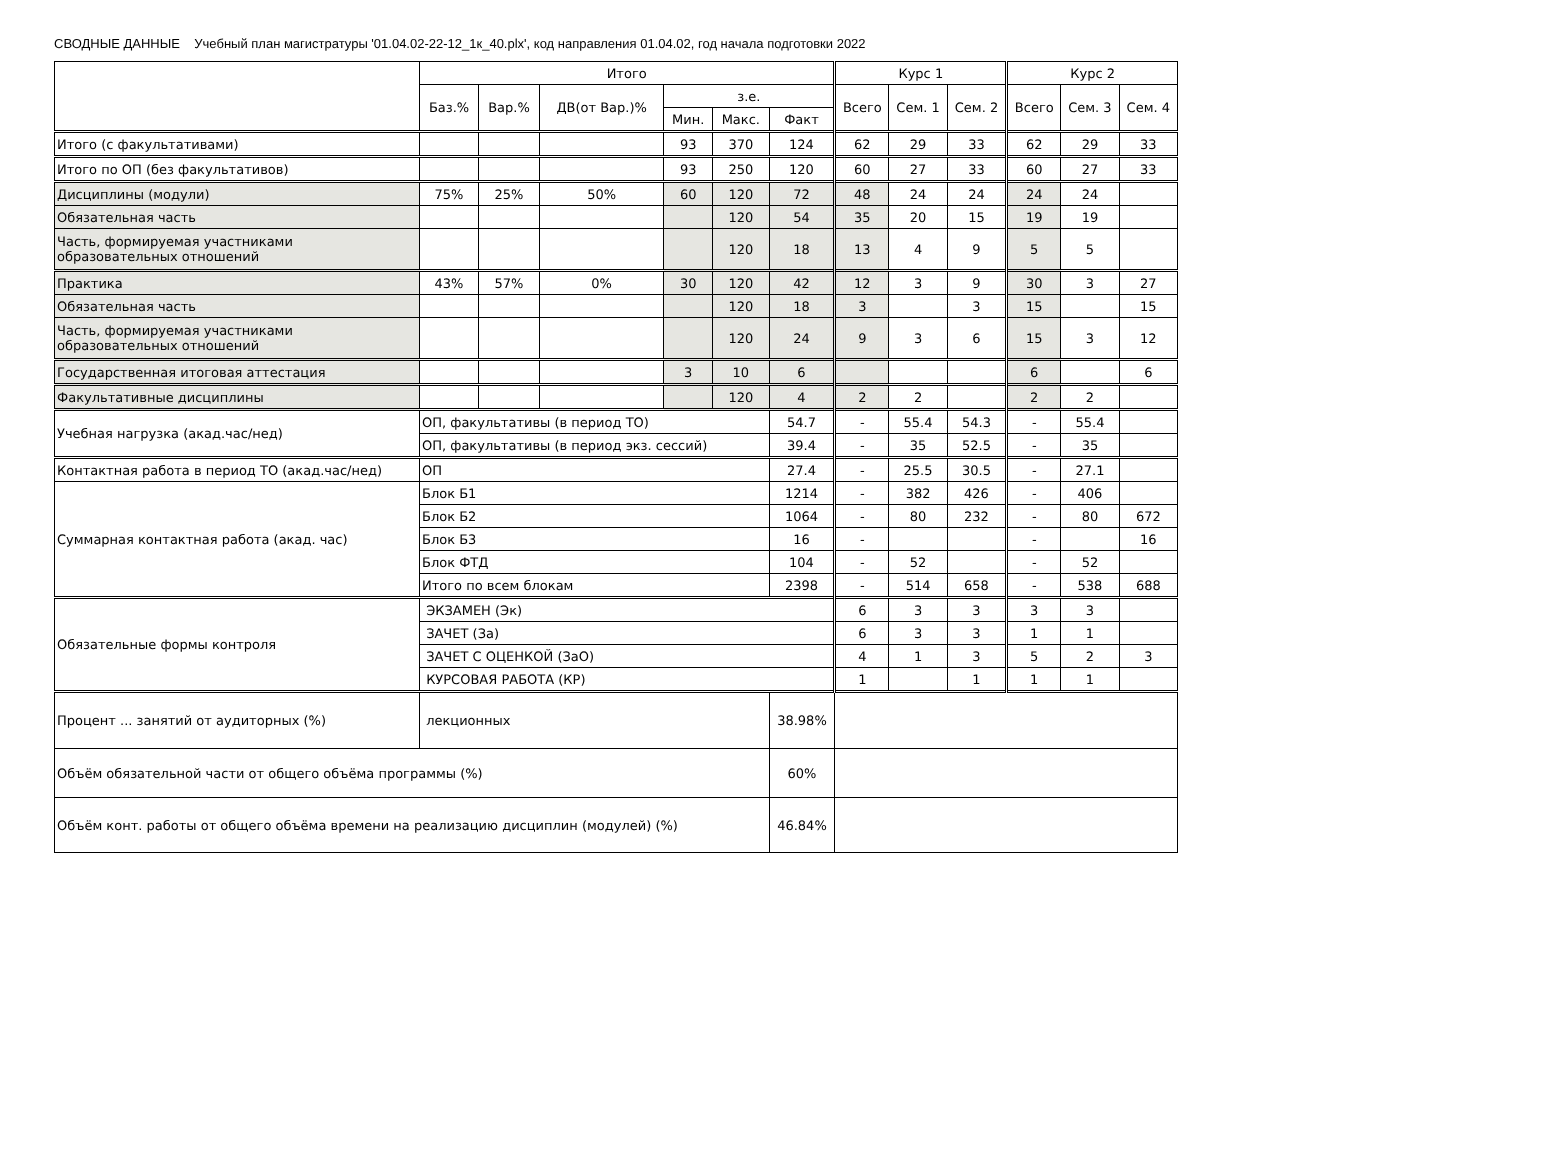СВОДНЫЕ ДАННЫЕ Учебный план магистратуры '01.04.02-22-12_1к_40.plx', код направления 01.04.02, год начала подготовки 2022
| | Итого | | | | | | Курс 1 | | | Курс 2 | | |
| --- | --- | --- | --- | --- | --- | --- | --- | --- | --- | --- | --- | --- |
| | Баз.% | Вар.% | ДВ(от Вар.)% | з.е. | | | Всего | Сем. 1 | Сем. 2 | Всего | Сем. 3 | Сем. 4 |
| | | | | Мин. | Макс. | Факт | | | | | | |
| Итого (с факультативами) | | | | 93 | 370 | 124 | 62 | 29 | 33 | 62 | 29 | 33 |
| Итого по ОП (без факультативов) | | | | 93 | 250 | 120 | 60 | 27 | 33 | 60 | 27 | 33 |
| Дисциплины (модули) | 75% | 25% | 50% | 60 | 120 | 72 | 48 | 24 | 24 | 24 | 24 | |
| Обязательная часть | | | | | 120 | 54 | 35 | 20 | 15 | 19 | 19 | |
| Часть, формируемая участниками образовательных отношений | | | | | 120 | 18 | 13 | 4 | 9 | 5 | 5 | |
| Практика | 43% | 57% | 0% | 30 | 120 | 42 | 12 | 3 | 9 | 30 | 3 | 27 |
| Обязательная часть | | | | | 120 | 18 | 3 | | 3 | 15 | | 15 |
| Часть, формируемая участниками образовательных отношений | | | | | 120 | 24 | 9 | 3 | 6 | 15 | 3 | 12 |
| Государственная итоговая аттестация | | | | 3 | 10 | 6 | | | | 6 | | 6 |
| Факультативные дисциплины | | | | | 120 | 4 | 2 | 2 | | 2 | 2 | |
| Учебная нагрузка (акад.час/нед) | ОП, факультативы (в период ТО) | | | | | 54.7 | - | 55.4 | 54.3 | - | 55.4 | |
| | ОП, факультативы (в период экз. сессий) | | | | | 39.4 | - | 35 | 52.5 | - | 35 | |
| Контактная работа в период ТО (акад.час/нед) | ОП | | | | | 27.4 | - | 25.5 | 30.5 | - | 27.1 | |
| Суммарная контактная работа (акад. час) | Блок Б1 | | | | | 1214 | - | 382 | 426 | - | 406 | |
| | Блок Б2 | | | | | 1064 | - | 80 | 232 | - | 80 | 672 |
| | Блок Б3 | | | | | 16 | - | | | - | | 16 |
| | Блок ФТД | | | | | 104 | - | 52 | | - | 52 | |
| | Итого по всем блокам | | | | | 2398 | - | 514 | 658 | - | 538 | 688 |
| Обязательные формы контроля | ЭКЗАМЕН (Эк) | | | | | | 6 | 3 | 3 | 3 | 3 | |
| | ЗАЧЕТ (За) | | | | | | 6 | 3 | 3 | 1 | 1 | |
| | ЗАЧЕТ С ОЦЕНКОЙ (ЗаО) | | | | | | 4 | 1 | 3 | 5 | 2 | 3 |
| | КУРСОВАЯ РАБОТА (КР) | | | | | | 1 | | 1 | 1 | 1 | |
| Процент ... занятий от аудиторных (%) | лекционных | | | | | 38.98% | | | | | | |
| Объём обязательной части от общего объёма программы (%) | | | | | | 60% | | | | | | |
| Объём конт. работы от общего объёма времени на реализацию дисциплин (модулей) (%) | | | | | | 46.84% | | | | | | |